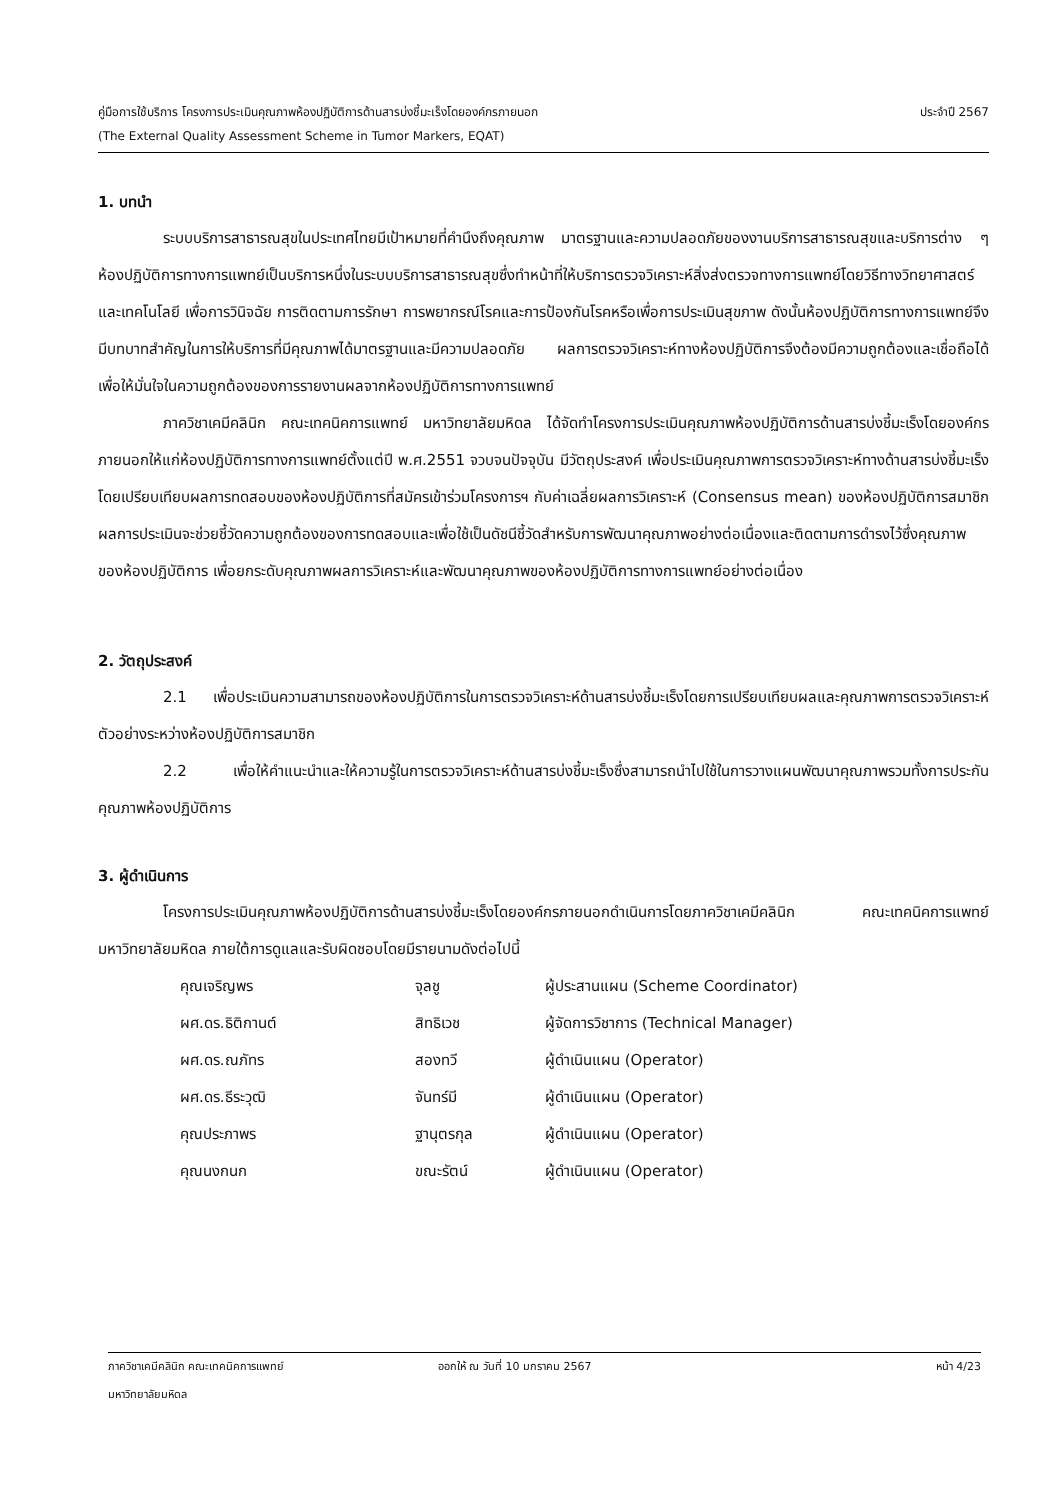คู่มือการใช้บริการ โครงการประเมินคุณภาพห้องปฏิบัติการด้านสารบ่งชี้มะเร็งโดยองค์กรภายนอก ประจำปี 2567
(The External Quality Assessment Scheme in Tumor Markers, EQAT)
1. บทนำ
ระบบบริการสาธารณสุขในประเทศไทยมีเป้าหมายที่คำนึงถึงคุณภาพ มาตรฐานและความปลอดภัยของงานบริการสาธารณสุขและบริการต่าง ๆ ห้องปฏิบัติการทางการแพทย์เป็นบริการหนึ่งในระบบบริการสาธารณสุขซึ่งทำหน้าที่ให้บริการตรวจวิเคราะห์สิ่งส่งตรวจทางการแพทย์โดยวิธีทางวิทยาศาสตร์และเทคโนโลยี เพื่อการวินิจฉัย การติดตามการรักษา การพยากรณ์โรคและการป้องกันโรคหรือเพื่อการประเมินสุขภาพ ดังนั้นห้องปฏิบัติการทางการแพทย์จึงมีบทบาทสำคัญในการให้บริการที่มีคุณภาพได้มาตรฐานและมีความปลอดภัย ผลการตรวจวิเคราะห์ทางห้องปฏิบัติการจึงต้องมีความถูกต้องและเชื่อถือได้ เพื่อให้มั่นใจในความถูกต้องของการรายงานผลจากห้องปฏิบัติการทางการแพทย์
ภาควิชาเคมีคลินิก คณะเทคนิคการแพทย์ มหาวิทยาลัยมหิดล ได้จัดทำโครงการประเมินคุณภาพห้องปฏิบัติการด้านสารบ่งชี้มะเร็งโดยองค์กรภายนอกให้แก่ห้องปฏิบัติการทางการแพทย์ตั้งแต่ปี พ.ศ.2551 จวบจนปัจจุบัน มีวัตถุประสงค์ เพื่อประเมินคุณภาพการตรวจวิเคราะห์ทางด้านสารบ่งชี้มะเร็ง โดยเปรียบเทียบผลการทดสอบของห้องปฏิบัติการที่สมัครเข้าร่วมโครงการฯ กับค่าเฉลี่ยผลการวิเคราะห์ (Consensus mean) ของห้องปฏิบัติการสมาชิก ผลการประเมินจะช่วยชี้วัดความถูกต้องของการทดสอบและเพื่อใช้เป็นดัชนีชี้วัดสำหรับการพัฒนาคุณภาพอย่างต่อเนื่องและติดตามการดำรงไว้ซึ่งคุณภาพของห้องปฏิบัติการ เพื่อยกระดับคุณภาพผลการวิเคราะห์และพัฒนาคุณภาพของห้องปฏิบัติการทางการแพทย์อย่างต่อเนื่อง
2. วัตถุประสงค์
2.1 เพื่อประเมินความสามารถของห้องปฏิบัติการในการตรวจวิเคราะห์ด้านสารบ่งชี้มะเร็งโดยการเปรียบเทียบผลและคุณภาพการตรวจวิเคราะห์ตัวอย่างระหว่างห้องปฏิบัติการสมาชิก
2.2 เพื่อให้คำแนะนำและให้ความรู้ในการตรวจวิเคราะห์ด้านสารบ่งชี้มะเร็งซึ่งสามารถนำไปใช้ในการวางแผนพัฒนาคุณภาพรวมทั้งการประกันคุณภาพห้องปฏิบัติการ
3. ผู้ดำเนินการ
โครงการประเมินคุณภาพห้องปฏิบัติการด้านสารบ่งชี้มะเร็งโดยองค์กรภายนอกดำเนินการโดยภาควิชาเคมีคลินิก คณะเทคนิคการแพทย์ มหาวิทยาลัยมหิดล ภายใต้การดูแลและรับผิดชอบโดยมีรายนามดังต่อไปนี้
| คุณเจริญพร | จุลชู | ผู้ประสานแผน (Scheme Coordinator) |
| ผศ.ดร.ธิติกานต์ | สิทธิเวช | ผู้จัดการวิชาการ (Technical Manager) |
| ผศ.ดร.ณภัทร | สองทวี | ผู้ดำเนินแผน (Operator) |
| ผศ.ดร.ธีระวุฒิ | จันทร์มี | ผู้ดำเนินแผน (Operator) |
| คุณประภาพร | ฐานุตรกุล | ผู้ดำเนินแผน (Operator) |
| คุณนงกนก | ขณะรัตน์ | ผู้ดำเนินแผน (Operator) |
ภาควิชาเคมีคลินิก คณะเทคนิคการแพทย์ ออกให้ ณ วันที่ 10 มกราคม 2567 หน้า 4/23
มหาวิทยาลัยมหิดล